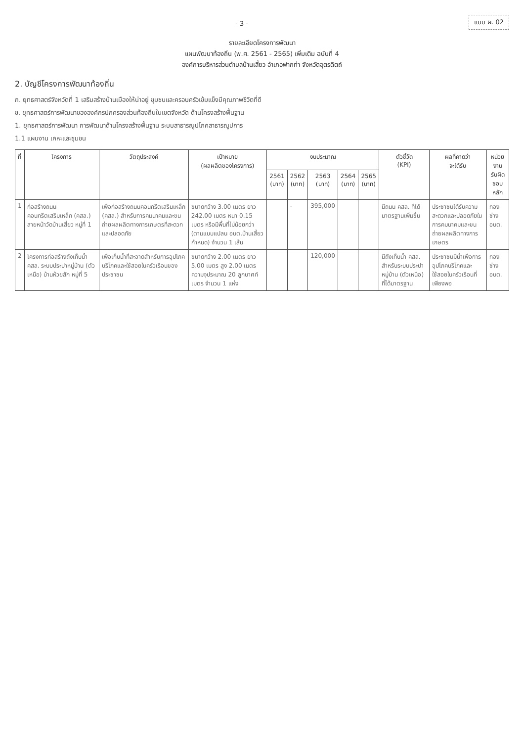- 3 -
แบบ ผ. 02
รายละเอียดโครงการพัฒนา
แผนพัฒนาท้องถิ่น (พ.ศ. 2561 - 2565) เพิ่มเติม ฉบับที่ 4
องค์การบริหารส่วนตำบลบ้านเสี้ยว อำเภอฟากท่า จังหวัดอุตรดิตถ์
2. บัญชีโครงการพัฒนาท้องถิ่น
ก. ยุทธศาสตร์จังหวัดที่ 1 เสริมสร้างบ้านเมืองให้น่าอยู่ ชุมชนและครอบครัวเข้มแข็งมีคุณภาพชีวิตที่ดี
ข. ยุทธศาสตร์การพัฒนาขององค์กรปกครองส่วนท้องถิ่นในเขตจังหวัด ด้านโครงสร้างพื้นฐาน
1. ยุทธศาสตร์การพัฒนา การพัฒนาด้านโครงสร้างพื้นฐาน ระบบสาธารณูปโภคสาธารณูปการ
1.1 แผนงาน เคหะและชุมชน
| ที่ | โครงการ | วัตถุประสงค์ | เป้าหมาย (ผลผลิตของโครงการ) | งบประมาณ | | | | | ตัวชี้วัด (KPI) | ผลที่คาดว่า จะได้รับ | หน่วยงาน รับผิดชอบหลัก |
| --- | --- | --- | --- | --- | --- | --- | --- | --- | --- | --- | --- |
| | | | | 2561 (บาท) | 2562 (บาท) | 2563 (บาท) | 2564 (บาท) | 2565 (บาท) | | | |
| 1 | ก่อสร้างถนนคอนกรีตเสริมเหล็ก (คสล.) สายหน้าวัดบ้านเสี้ยว หมู่ที่ 1 | เพื่อก่อสร้างถนนคอนกรีตเสริมเหล็ก (คสล.) สำหรับการคมนาคมและขนถ่ายผลผลิตทางการเกษตรที่สะดวกและปลอดภัย | ขนาดกว้าง 3.00 เมตร ยาว 242.00 เมตร หนา 0.15 เมตร หรือมีพื้นที่ไม่น้อยกว่า (ตามแบบแปลน อบต.บ้านเสี้ยว กำหนด) จำนวน 1 เส้น | | - | 395,000 | | | มีถนน คสล. ที่ได้มาตรฐานเพิ่มขึ้น | ประชาชนได้รับความสะดวกและปลอดภัยในการคมนาคมและขนถ่ายผลผลิตทางการเกษตร | กองช่าง อบต. |
| 2 | โครงการก่อสร้างถังเก็บน้ำ คสล. ระบบประปาหมู่บ้าน (ตัวเหนือ) บ้านห้วยสัก หมู่ที่ 5 | เพื่อเก็บน้ำที่สะอาดสำหรับการอุปโภคบริโภคและใช้สอยในครัวเรือนของประชาชน | ขนาดกว้าง 2.00 เมตร ยาว 5.00 เมตร สูง 2.00 เมตร ความจุประมาณ 20 ลูกบาศก์เมตร จำนวน 1 แห่ง | | | 120,000 | | | มีถังเก็บน้ำ คสล. สำหรับระบบประปาหมู่บ้าน (ตัวเหนือ) ที่ได้มาตรฐาน | ประชาชนมีน้ำเพื่อการอุปโภคบริโภคและใช้สอยในครัวเรือนที่เพียงพอ | กองช่าง อบต. |